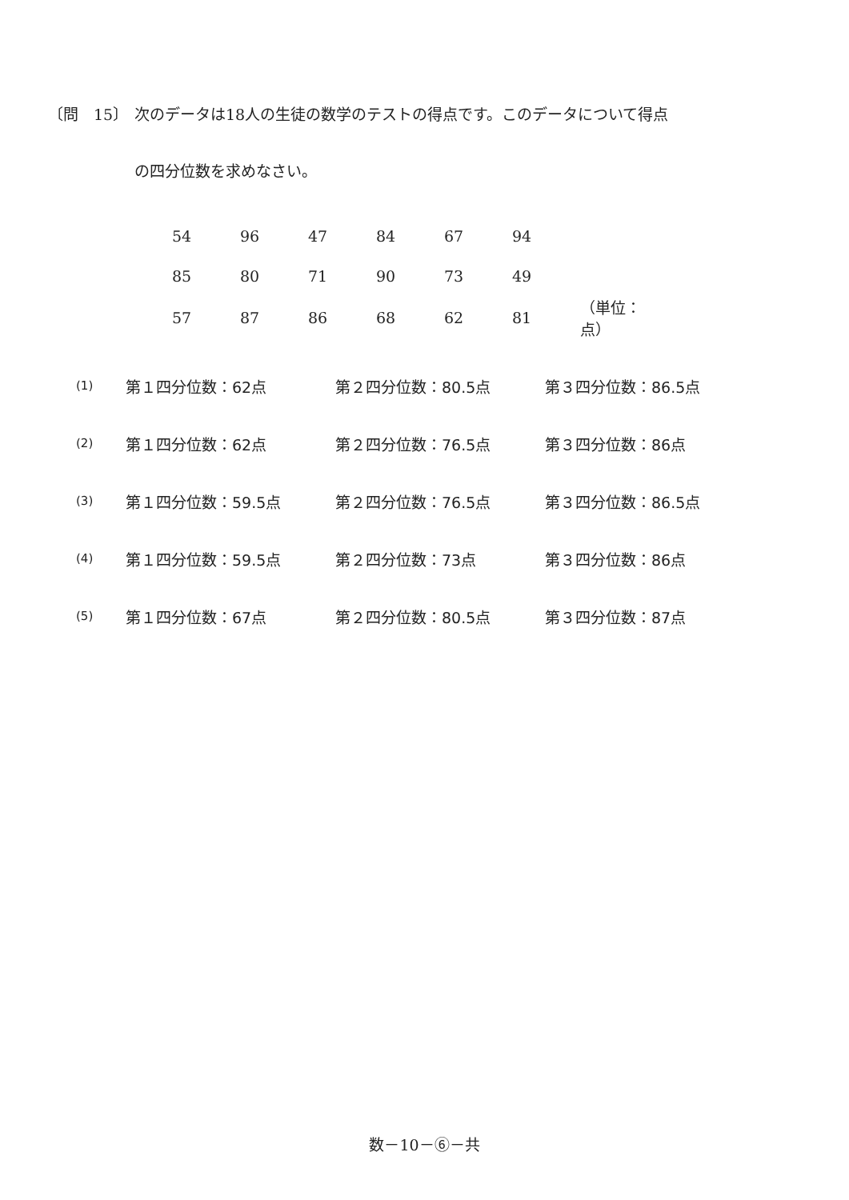〔問　15〕 次のデータは18人の生徒の数学のテストの得点です。このデータについて得点
の四分位数を求めなさい。
| 54 | 96 | 47 | 84 | 67 | 94 | |
| 85 | 80 | 71 | 90 | 73 | 49 | |
| 57 | 87 | 86 | 68 | 62 | 81 | （単位：点） |
| (1) | 第１四分位数：62点 | 第２四分位数：80.5点 | 第３四分位数：86.5点 |
| (2) | 第１四分位数：62点 | 第２四分位数：76.5点 | 第３四分位数：86点 |
| (3) | 第１四分位数：59.5点 | 第２四分位数：76.5点 | 第３四分位数：86.5点 |
| (4) | 第１四分位数：59.5点 | 第２四分位数：73点 | 第３四分位数：86点 |
| (5) | 第１四分位数：67点 | 第２四分位数：80.5点 | 第３四分位数：87点 |
数－10－⑥－共